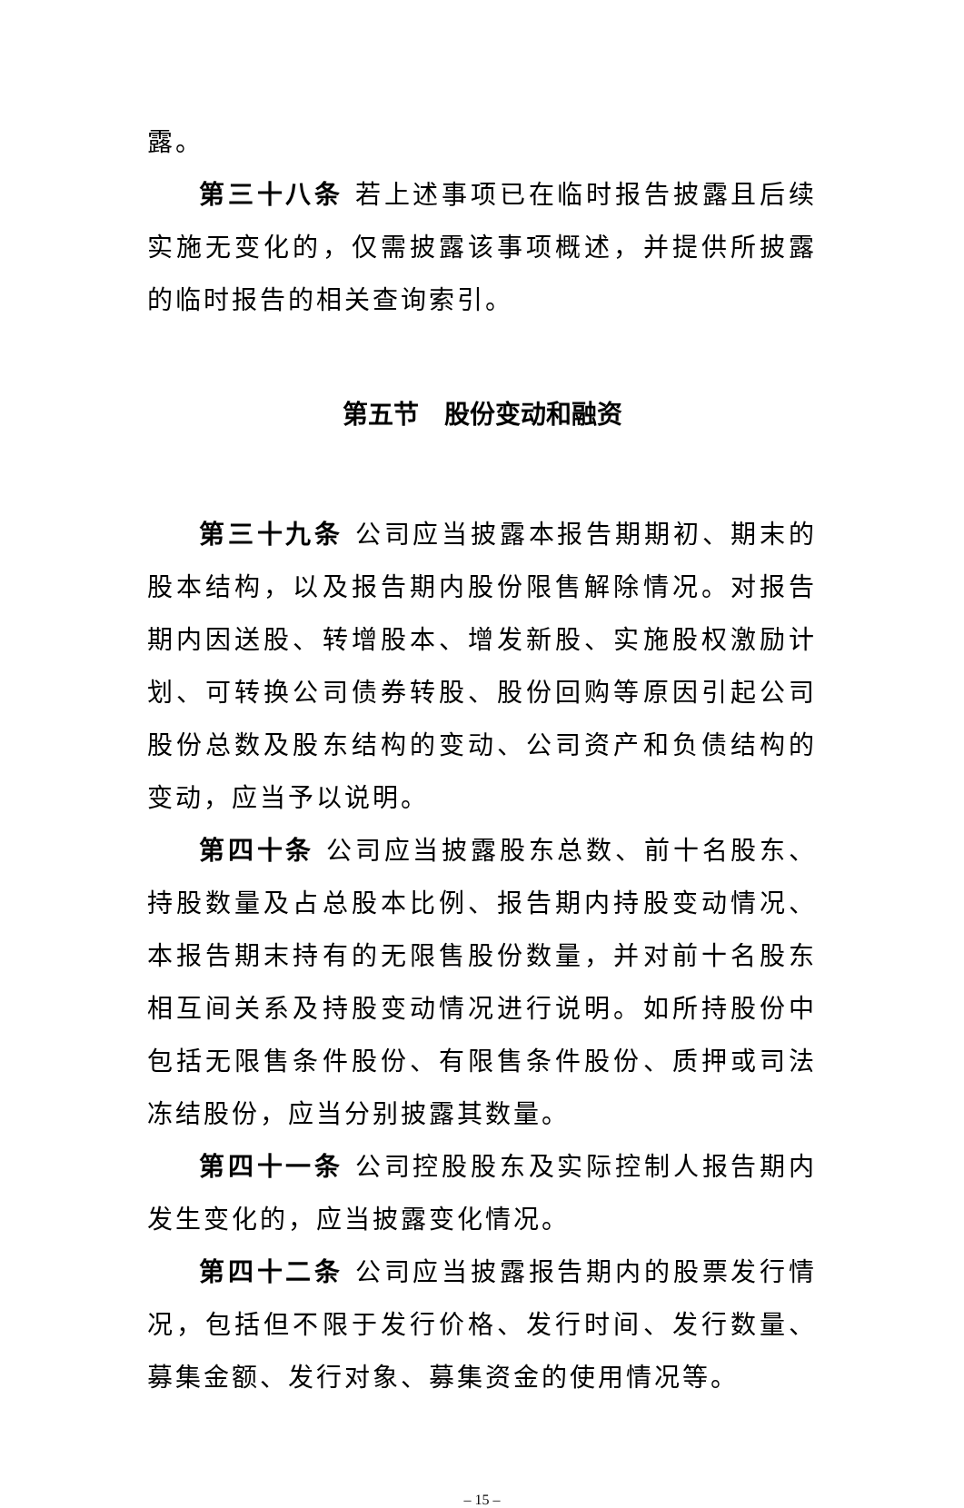露。
第三十八条 若上述事项已在临时报告披露且后续实施无变化的，仅需披露该事项概述，并提供所披露的临时报告的相关查询索引。
第五节　股份变动和融资
第三十九条 公司应当披露本报告期期初、期末的股本结构，以及报告期内股份限售解除情况。对报告期内因送股、转增股本、增发新股、实施股权激励计划、可转换公司债券转股、股份回购等原因引起公司股份总数及股东结构的变动、公司资产和负债结构的变动，应当予以说明。
第四十条 公司应当披露股东总数、前十名股东、持股数量及占总股本比例、报告期内持股变动情况、本报告期末持有的无限售股份数量，并对前十名股东相互间关系及持股变动情况进行说明。如所持股份中包括无限售条件股份、有限售条件股份、质押或司法冻结股份，应当分别披露其数量。
第四十一条 公司控股股东及实际控制人报告期内发生变化的，应当披露变化情况。
第四十二条 公司应当披露报告期内的股票发行情况，包括但不限于发行价格、发行时间、发行数量、募集金额、发行对象、募集资金的使用情况等。
– 15 –